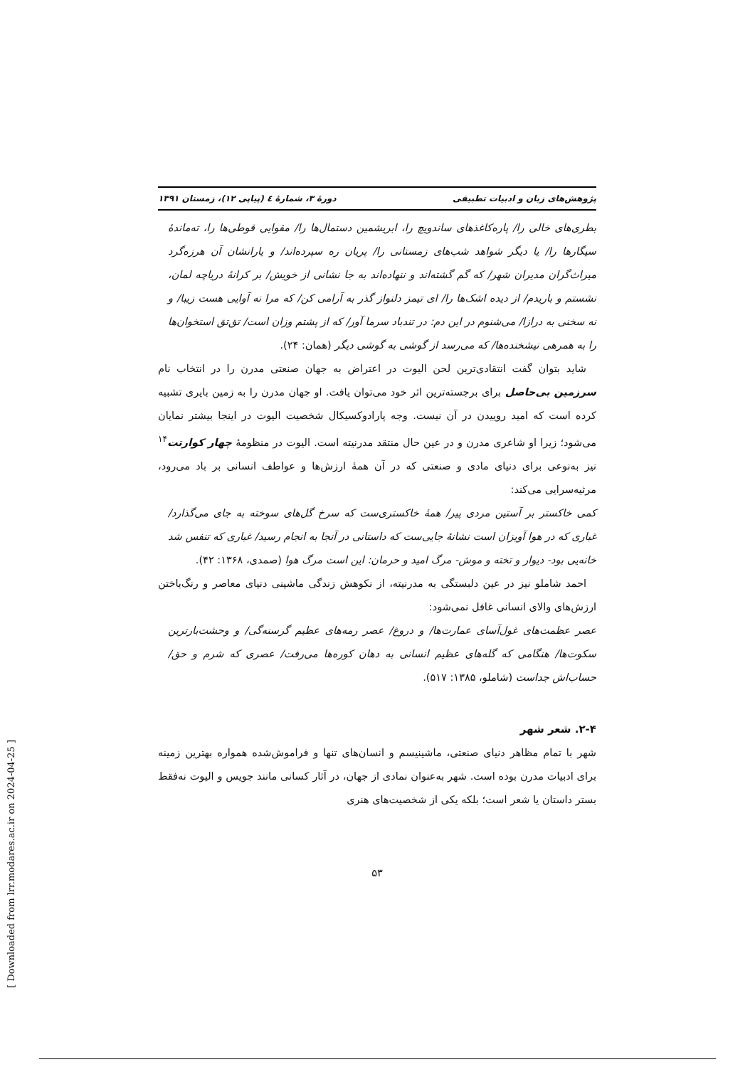پژوهش‌های زبان و ادبیات تطبیقی دورهٔ ۳، شمارهٔ ٤ (پیاپی ۱۲)، زمستان ۱۳۹۱
بطری‌های خالی را/ پاره‌کاغذهای ساندویچ را، ابریشمین دستمال‌ها را/ مقوایی قوطی‌ها را، ته‌ماندهٔ سیگارها را/ یا دیگر شواهد شب‌های زمستانی را/ پریان ره سپرده‌اند/ و یارانشان آن هرزه‌گرد میراث‌گران مدیران شهر/ که گم گشته‌اند و ننهاده‌اند به جا نشانی از خویش/ بر کرانهٔ دریاچه لمان، نشستم و باریدم/ از دیده اشک‌ها را/ ای تیمز دلنواز گذر به آرامی کن/ که مرا نه آوایی هست زیبا/ و نه سخنی به درازا/ می‌شنوم در این دم: در تندباد سرما آور/ که از پشتم وزان است/ تق‌تق استخوان‌ها را به همرهی نیشخنده‌ها/ که می‌رسد از گوشی به گوشی دیگر (همان: ۲۴).
شاید بتوان گفت انتقادی‌ترین لحن الیوت در اعتراض به جهان صنعتی مدرن را در انتخاب نام سرزمین بی‌حاصل برای برجسته‌ترین اثر خود می‌توان یافت. او جهان مدرن را به زمین بایری تشبیه کرده است که امید روییدن در آن نیست. وجه پارادوکسیکال شخصیت الیوت در اینجا بیشتر نمایان می‌شود؛ زیرا او شاعری مدرن و در عین حال منتقد مدرنیته است. الیوت در منظومهٔ چهار کوارتت<sup>۱۴</sup> نیز به‌نوعی برای دنیای مادی و صنعتی که در آن همهٔ ارزش‌ها و عواطف انسانی بر باد می‌رود، مرثیه‌سرایی می‌کند:
کمی خاکستر بر آستین مردی پیر/ همهٔ خاکستری‌ست که سرخ گل‌های سوخته به جای می‌گذارد/ غباری که در هوا آویزان است نشانهٔ جایی‌ست که داستانی در آنجا به انجام رسید/ غباری که تنفس شد خانه‌یی بود- دیوار و تخته و موش- مرگ امید و حرمان: این است مرگ هوا (صمدی، ۱۳۶۸: ۴۲).
احمد شاملو نیز در عین دلبستگی به مدرنیته، از نکوهش زندگی ماشینی دنیای معاصر و رنگ‌باختن ارزش‌های والای انسانی غافل نمی‌شود:
عصر عظمت‌های غول‌آسای عمارت‌ها/ و دروغ/ عصر رمه‌های عظیم گرسنه‌گی/ و وحشت‌بارترین سکوت‌ها/ هنگامی که گله‌های عظیم انسانی به دهان کوره‌ها می‌رفت/ عصری که شرم و حق/ حساب‌اش جداست (شاملو، ۱۳۸۵: ۵۱۷).
۲-۴. شعر شهر
شهر با تمام مظاهر دنیای صنعتی، ماشینیسم و انسان‌های تنها و فراموش‌شده همواره بهترین زمینه برای ادبیات مدرن بوده است. شهر به‌عنوان نمادی از جهان، در آثار کسانی مانند جویس و الیوت نه‌فقط بستر داستان یا شعر است؛ بلکه یکی از شخصیت‌های هنری
۵۳
[ Downloaded from lrr.modares.ac.ir on 2024-04-25 ]